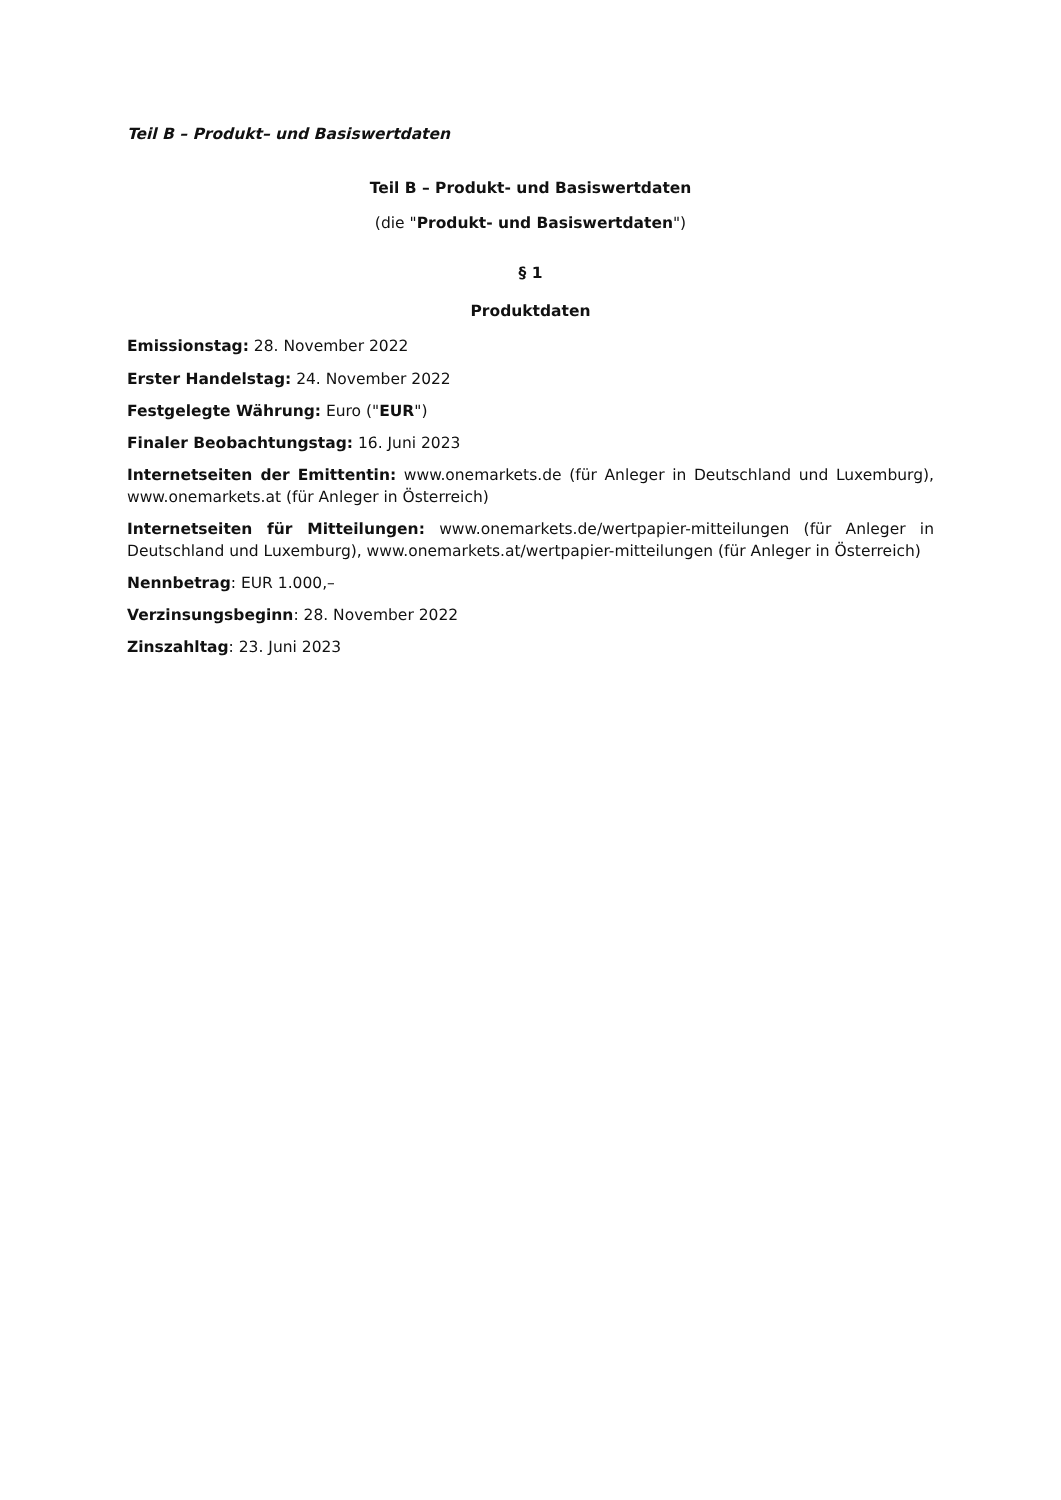Teil B – Produkt– und Basiswertdaten
Teil B – Produkt- und Basiswertdaten
(die "Produkt- und Basiswertdaten")
§ 1
Produktdaten
Emissionstag: 28. November 2022
Erster Handelstag: 24. November 2022
Festgelegte Währung: Euro ("EUR")
Finaler Beobachtungstag: 16. Juni 2023
Internetseiten der Emittentin: www.onemarkets.de (für Anleger in Deutschland und Luxemburg), www.onemarkets.at (für Anleger in Österreich)
Internetseiten für Mitteilungen: www.onemarkets.de/wertpapier-mitteilungen (für Anleger in Deutschland und Luxemburg), www.onemarkets.at/wertpapier-mitteilungen (für Anleger in Österreich)
Nennbetrag: EUR 1.000,–
Verzinsungsbeginn: 28. November 2022
Zinszahltag: 23. Juni 2023